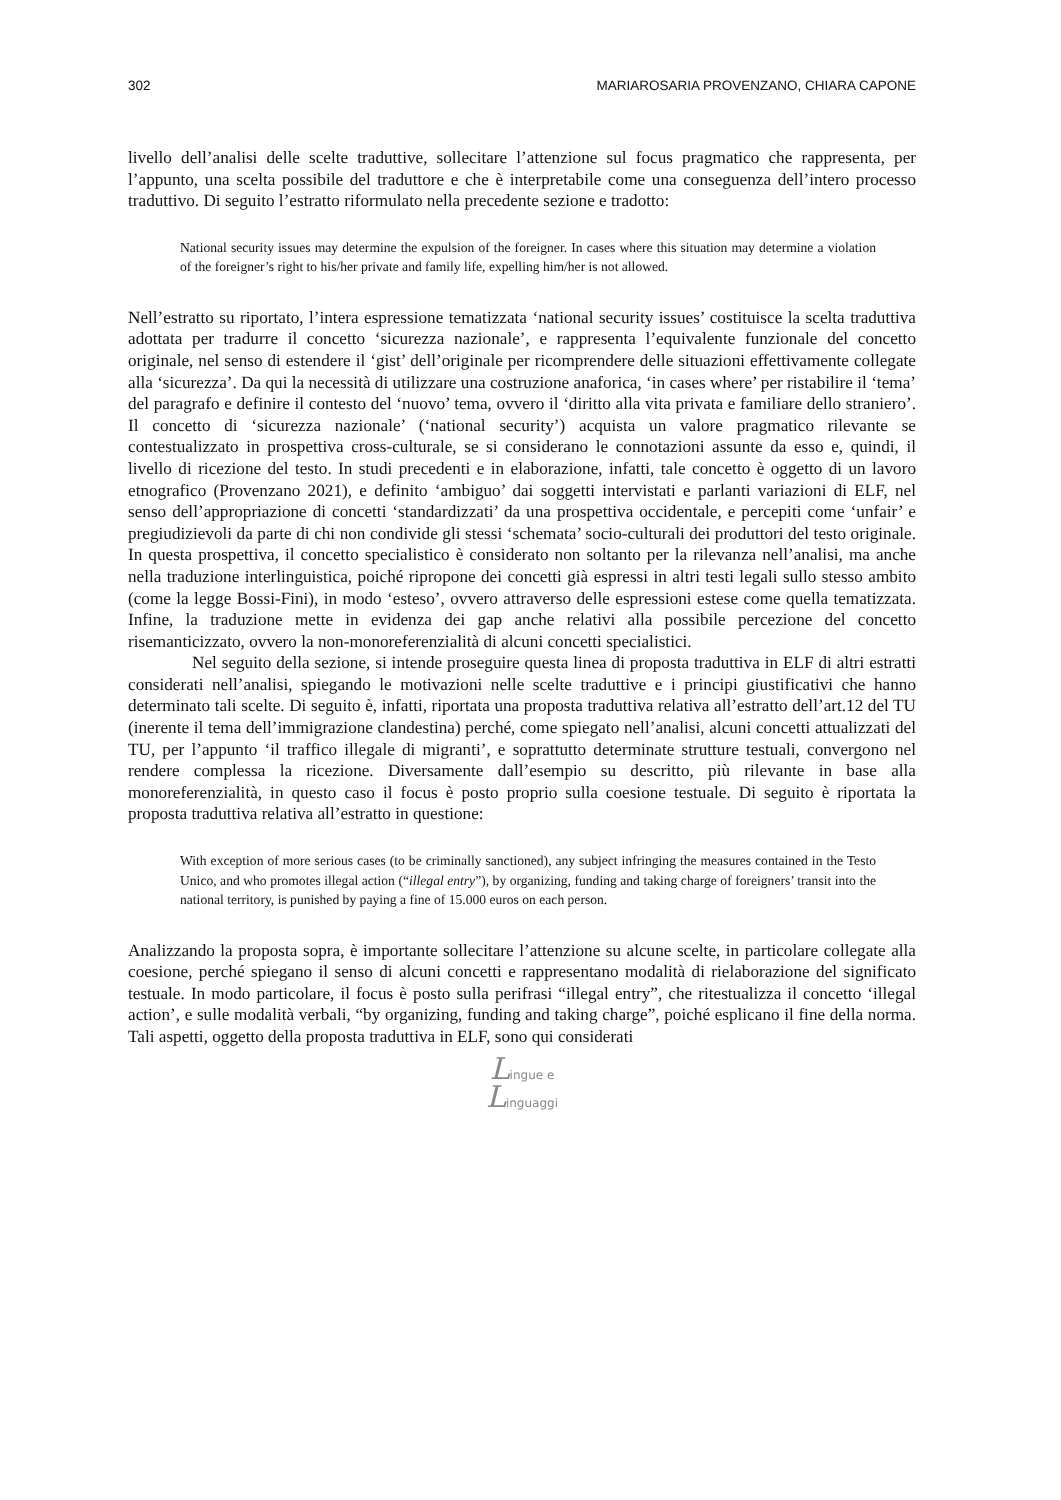302 MARIAROSARIA PROVENZANO, CHIARA CAPONE
livello dell’analisi delle scelte traduttive, sollecitare l’attenzione sul focus pragmatico che rappresenta, per l’appunto, una scelta possibile del traduttore e che è interpretabile come una conseguenza dell’intero processo traduttivo. Di seguito l’estratto riformulato nella precedente sezione e tradotto:
National security issues may determine the expulsion of the foreigner. In cases where this situation may determine a violation of the foreigner’s right to his/her private and family life, expelling him/her is not allowed.
Nell’estratto su riportato, l’intera espressione tematizzata ‘national security issues’ costituisce la scelta traduttiva adottata per tradurre il concetto ‘sicurezza nazionale’, e rappresenta l’equivalente funzionale del concetto originale, nel senso di estendere il ‘gist’ dell’originale per ricomprendere delle situazioni effettivamente collegate alla ‘sicurezza’. Da qui la necessità di utilizzare una costruzione anaforica, ‘in cases where’ per ristabilire il ‘tema’ del paragrafo e definire il contesto del ‘nuovo’ tema, ovvero il ‘diritto alla vita privata e familiare dello straniero’. Il concetto di ‘sicurezza nazionale’ (‘national security’) acquista un valore pragmatico rilevante se contestualizzato in prospettiva cross-culturale, se si considerano le connotazioni assunte da esso e, quindi, il livello di ricezione del testo. In studi precedenti e in elaborazione, infatti, tale concetto è oggetto di un lavoro etnografico (Provenzano 2021), e definito ‘ambiguo’ dai soggetti intervistati e parlanti variazioni di ELF, nel senso dell’appropriazione di concetti ‘standardizzati’ da una prospettiva occidentale, e percepiti come ‘unfair’ e pregiudizievoli da parte di chi non condivide gli stessi ‘schemata’ socio-culturali dei produttori del testo originale. In questa prospettiva, il concetto specialistico è considerato non soltanto per la rilevanza nell’analisi, ma anche nella traduzione interlinguistica, poiché ripropone dei concetti già espressi in altri testi legali sullo stesso ambito (come la legge Bossi-Fini), in modo ‘esteso’, ovvero attraverso delle espressioni estese come quella tematizzata. Infine, la traduzione mette in evidenza dei gap anche relativi alla possibile percezione del concetto risemanticizzato, ovvero la non-monoreferenzialità di alcuni concetti specialistici.
Nel seguito della sezione, si intende proseguire questa linea di proposta traduttiva in ELF di altri estratti considerati nell’analisi, spiegando le motivazioni nelle scelte traduttive e i principi giustificativi che hanno determinato tali scelte. Di seguito è, infatti, riportata una proposta traduttiva relativa all’estratto dell’art.12 del TU (inerente il tema dell’immigrazione clandestina) perché, come spiegato nell’analisi, alcuni concetti attualizzati del TU, per l’appunto ‘il traffico illegale di migranti’, e soprattutto determinate strutture testuali, convergono nel rendere complessa la ricezione. Diversamente dall’esempio su descritto, più rilevante in base alla monoreferenzialità, in questo caso il focus è posto proprio sulla coesione testuale. Di seguito è riportata la proposta traduttiva relativa all’estratto in questione:
With exception of more serious cases (to be criminally sanctioned), any subject infringing the measures contained in the Testo Unico, and who promotes illegal action (“illegal entry”), by organizing, funding and taking charge of foreigners’ transit into the national territory, is punished by paying a fine of 15.000 euros on each person.
Analizzando la proposta sopra, è importante sollecitare l’attenzione su alcune scelte, in particolare collegate alla coesione, perché spiegano il senso di alcuni concetti e rappresentano modalità di rielaborazione del significato testuale. In modo particolare, il focus è posto sulla perifrasi “illegal entry”, che ritestualizza il concetto ‘illegal action’, e sulle modalità verbali, “by organizing, funding and taking charge”, poiché esplicano il fine della norma. Tali aspetti, oggetto della proposta traduttiva in ELF, sono qui considerati
Lingue e
Linguaggi